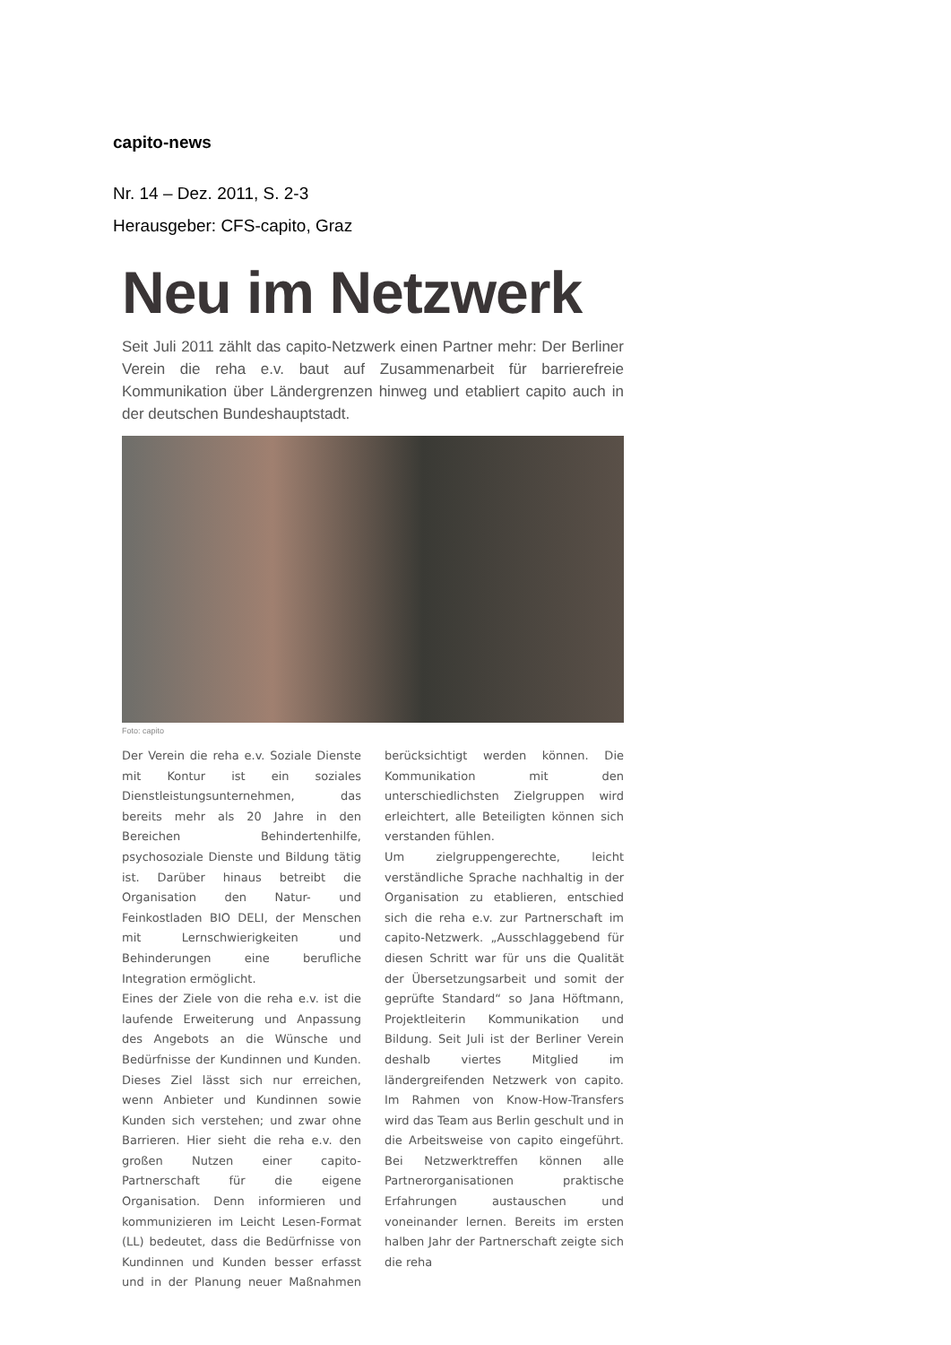capito-news
Nr. 14 – Dez. 2011, S. 2-3
Herausgeber: CFS-capito, Graz
Neu im Netzwerk
Seit Juli 2011 zählt das capito-Netzwerk einen Partner mehr: Der Berliner Verein die reha e.v. baut auf Zusammenarbeit für barrierefreie Kommunikation über Ländergrenzen hinweg und etabliert capito auch in der deutschen Bundeshauptstadt.
Foto: capito
Der Verein die reha e.v. Soziale Dienste mit Kontur ist ein soziales Dienstleistungsunternehmen, das bereits mehr als 20 Jahre in den Bereichen Behindertenhilfe, psychosoziale Dienste und Bildung tätig ist. Darüber hinaus betreibt die Organisation den Natur- und Feinkostladen BIO DELI, der Menschen mit Lernschwierigkeiten und Behinderungen eine berufliche Integration ermöglicht.
Eines der Ziele von die reha e.v. ist die laufende Erweiterung und Anpassung des Angebots an die Wünsche und Bedürfnisse der Kundinnen und Kunden. Dieses Ziel lässt sich nur erreichen, wenn Anbieter und Kundinnen sowie Kunden sich verstehen; und zwar ohne Barrieren. Hier sieht die reha e.v. den großen Nutzen einer capito-Partnerschaft für die eigene Organisation. Denn informieren und kommunizieren im Leicht Lesen-Format (LL) bedeutet, dass die Bedürfnisse von Kundinnen und Kunden besser erfasst und in der Planung neuer Maßnahmen berücksichtigt werden können. Die Kommunikation mit den unterschiedlichsten Zielgruppen wird erleichtert, alle Beteiligten können sich verstanden fühlen.
Um zielgruppengerechte, leicht verständliche Sprache nachhaltig in der Organisation zu etablieren, entschied sich die reha e.v. zur Partnerschaft im capito-Netzwerk. „Ausschlaggebend für diesen Schritt war für uns die Qualität der Übersetzungsarbeit und somit der geprüfte Standard“ so Jana Höftmann, Projektleiterin Kommunikation und Bildung. Seit Juli ist der Berliner Verein deshalb viertes Mitglied im ländergreifenden Netzwerk von capito. Im Rahmen von Know-How-Transfers wird das Team aus Berlin geschult und in die Arbeitsweise von capito eingeführt. Bei Netzwerktreffen können alle Partnerorganisationen praktische Erfahrungen austauschen und voneinander lernen. Bereits im ersten halben Jahr der Partnerschaft zeigte sich die reha